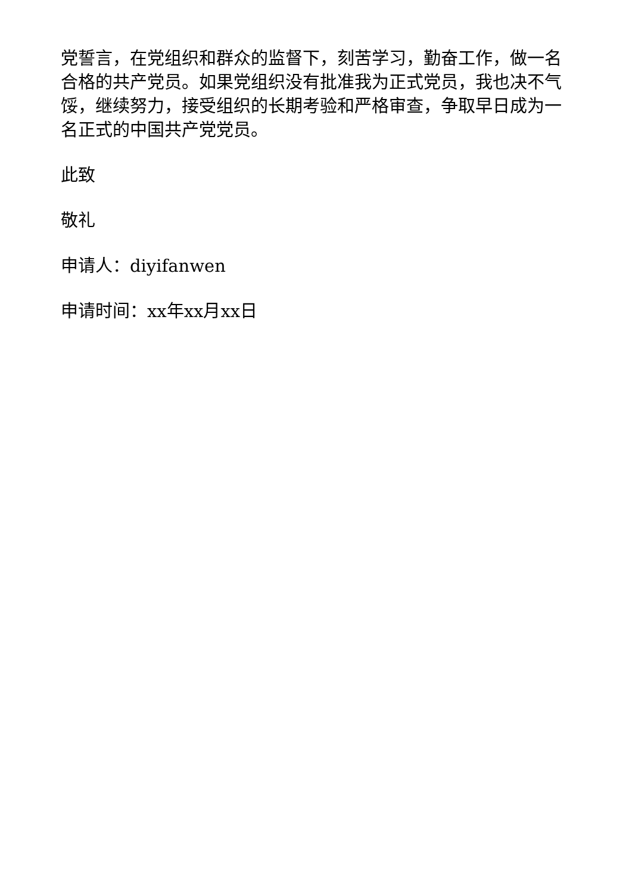党誓言，在党组织和群众的监督下，刻苦学习，勤奋工作，做一名合格的共产党员。如果党组织没有批准我为正式党员，我也决不气馁，继续努力，接受组织的长期考验和严格审查，争取早日成为一名正式的中国共产党党员。
此致
敬礼
申请人：diyifanwen
申请时间：xx年xx月xx日